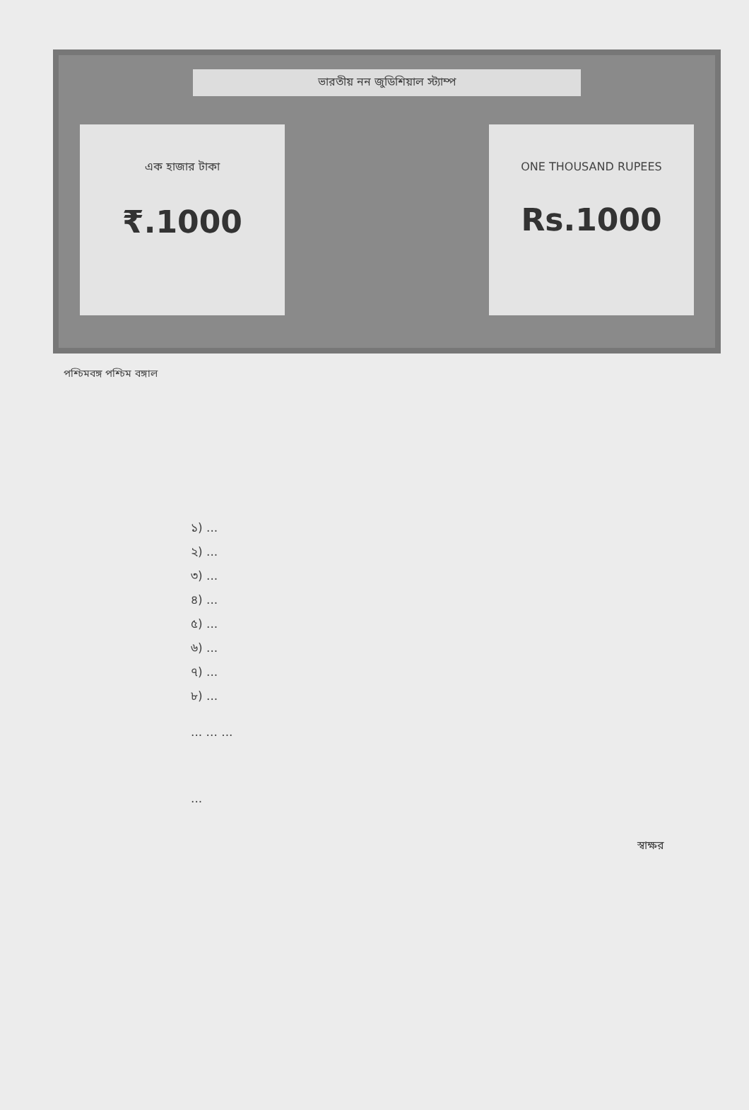ভারতীয় নন জুডিশিয়াল স্ট্যাম্প
এক হাজার টাকা
₹.1000
ONE THOUSAND RUPEES
Rs.1000
পশ্চিমবঙ্গ পশ্চিম বঙ্গাল
১) ...
২) ...
৩) ...
৪) ...
৫) ...
৬) ...
৭) ...
৮) ...
... ... ...
...
স্বাক্ষর